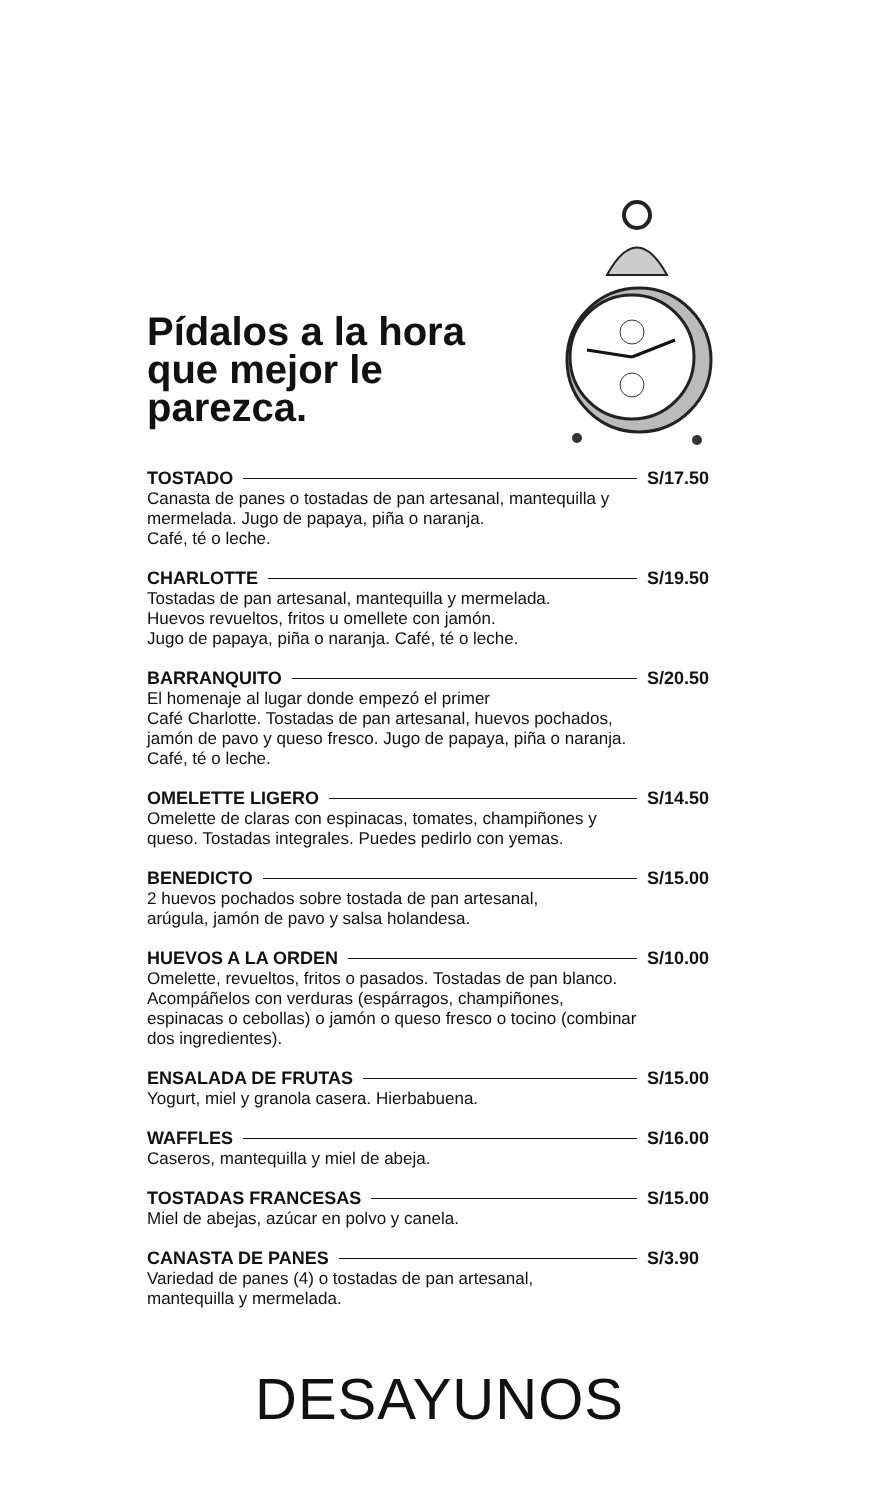Pídalos a la hora
que mejor le
parezca.
TOSTADO S/17.50
Canasta de panes o tostadas de pan artesanal, mantequilla y mermelada. Jugo de papaya, piña o naranja.
Café, té o leche.
CHARLOTTE S/19.50
Tostadas de pan artesanal, mantequilla y mermelada.
Huevos revueltos, fritos u omellete con jamón.
Jugo de papaya, piña o naranja. Café, té o leche.
BARRANQUITO S/20.50
El homenaje al lugar donde empezó el primer
Café Charlotte. Tostadas de pan artesanal, huevos pochados, jamón de pavo y queso fresco. Jugo de papaya, piña o naranja. Café, té o leche.
OMELETTE LIGERO S/14.50
Omelette de claras con espinacas, tomates, champiñones y queso. Tostadas integrales. Puedes pedirlo con yemas.
BENEDICTO S/15.00
2 huevos pochados sobre tostada de pan artesanal,
arúgula, jamón de pavo y salsa holandesa.
HUEVOS A LA ORDEN S/10.00
Omelette, revueltos, fritos o pasados. Tostadas de pan blanco. Acompáñelos con verduras (espárragos, champiñones, espinacas o cebollas) o jamón o queso fresco o tocino (combinar dos ingredientes).
ENSALADA DE FRUTAS S/15.00
Yogurt, miel y granola casera. Hierbabuena.
WAFFLES S/16.00
Caseros, mantequilla y miel de abeja.
TOSTADAS FRANCESAS S/15.00
Miel de abejas, azúcar en polvo y canela.
CANASTA DE PANES S/3.90
Variedad de panes (4) o tostadas de pan artesanal,
mantequilla y mermelada.
DESAYUNOS